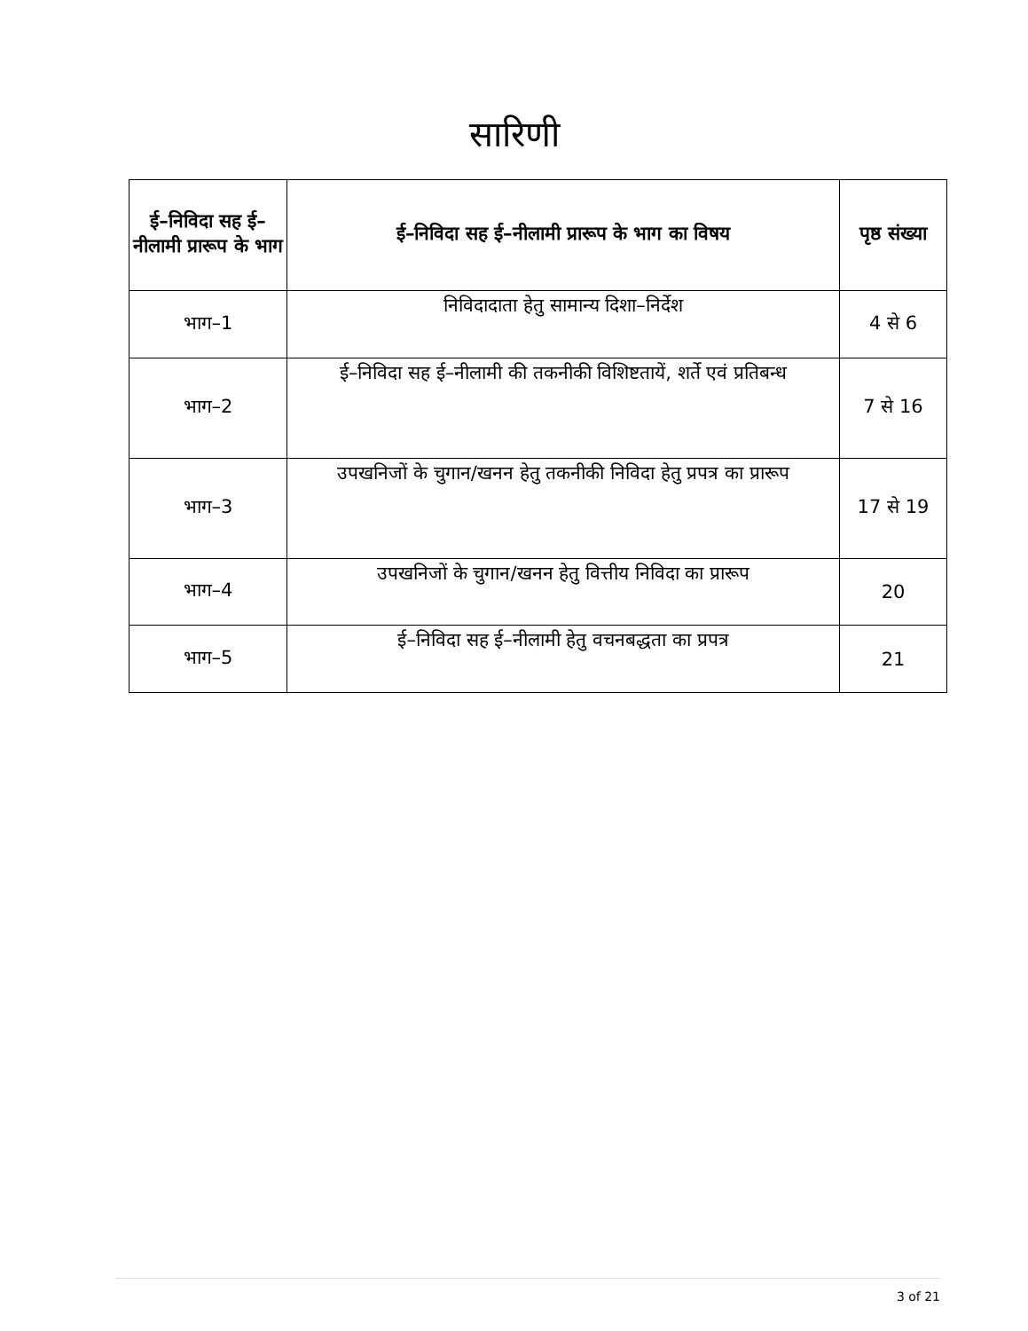सारिणी
| ई–निविदा सह ई–नीलामी प्रारूप के भाग | ई–निविदा सह ई–नीलामी प्रारूप के भाग का विषय | पृष्ठ संख्या |
| --- | --- | --- |
| भाग–1 | निविदादाता हेतु सामान्य दिशा–निर्देश | 4 से 6 |
| भाग–2 | ई–निविदा सह ई–नीलामी की तकनीकी विशिष्टतायें, शर्ते एवं प्रतिबन्ध | 7 से 16 |
| भाग–3 | उपखनिजों के चुगान/खनन हेतु तकनीकी निविदा हेतु प्रपत्र का प्रारूप | 17 से 19 |
| भाग–4 | उपखनिजों के चुगान/खनन हेतु वित्तीय निविदा का प्रारूप | 20 |
| भाग–5 | ई–निविदा सह ई–नीलामी हेतु वचनबद्धता का प्रपत्र | 21 |
3 of 21